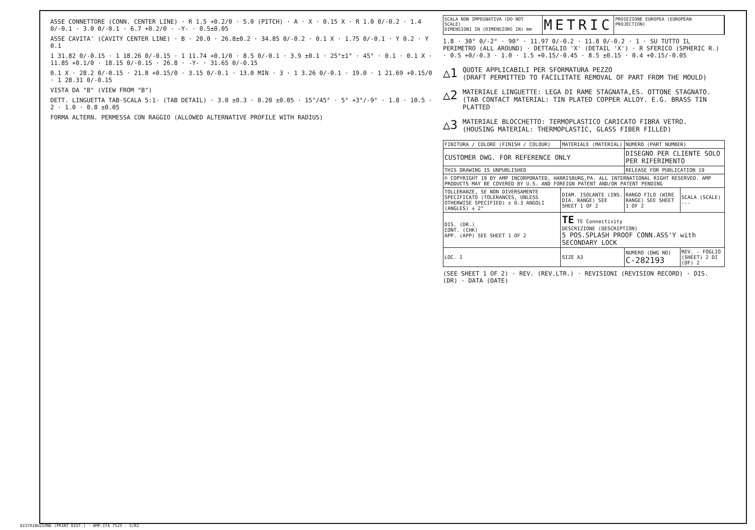ASSE CONNETTORE (CONN. CENTER LINE) · R 1.5 +0.2/0 · 5.0 (PITCH) · A · X · 0.15 X · R 1.0 0/-0.2 · 1.4 0/-0.1 · 3.0 0/-0.1 · 6.7 +0.2/0 · -Y- · 0.5±0.05
ASSE CAVITA' (CAVITY CENTER LINE) · B · 20.0 · 26.8±0.2 · 34.85 0/-0.2 · 0.1 X · 1.75 0/-0.1 · Y 0.2 · Y 0.1
1 31.82 0/-0.15 · 1 18.26 0/-0.15 · 1 11.74 +0.1/0 · 8.5 0/-0.1 · 3.9 ±0.1 · 25°±1° · 45° · 0.1 · 0.1 X · 11.85 +0.1/0 · 18.15 0/-0.15 · 26.8 · -Y- · 31.65 0/-0.15
0.1 X · 28.2 0/-0.15 · 21.8 +0.15/0 · 3.15 0/-0.1 · 13.0 MIN · 3 · 1 3.26 0/-0.1 · 19.0 · 1 21.69 +0.15/0 · 1 28.31 0/-0.15
VISTA DA "B" (VIEW FROM "B")
DETT. LINGUETTA TAB-SCALA 5:1- (TAB DETAIL) · 3.0 ±0.3 · 0.20 ±0.05 · 15°/45° · 5° +3°/-9° · 1.8 · 10.5 · 2 · 1.0 · 0.8 ±0.05
FORMA ALTERN. PERMESSA CON RAGGIO (ALLOWED ALTERNATIVE PROFILE WITH RADIUS)
SCALA NON IMPEGNATIVA (DO NOT SCALE)
DIMENSIONI IN (DIMENSIONS IN) mm
METRIC
PROIEZIONE EUROPEA (EUROPEAN PROJECTION)
1.8 · 30° 0/-2° · 90° · 11.97 0/-0.2 · 11.8 0/-0.2 · 1 · SU TUTTO IL PERIMETRO (ALL AROUND) · DETTAGLIO 'X' (DETAIL 'X') · R SFERICO (SPHERIC R.) · 0.5 +0/-0.3 · 1.0 · 1.5 +0.15/-0.45 · 8.5 ±0.15 · 0.4 +0.15/-0.05
△1
QUOTE APPLICABILI PER SFORMATURA PEZZO
(DRAFT PERMITTED TO FACILITATE REMOVAL OF PART FROM THE MOULD)
△2
MATERIALE LINGUETTE: LEGA DI RAME STAGNATA,ES. OTTONE STAGNATO.
(TAB CONTACT MATERIAL: TIN PLATED COPPER ALLOY. E.G. BRASS TIN PLATTED
△3
MATERIALE BLOCCHETTO: TERMOPLASTICO CARICATO FIBRA VETRO.
(HOUSING MATERIAL: THERMOPLASTIC, GLASS FIBER FILLED)
| FINITURA / COLORE (FINISH / COLOUR) | MATERIALE (MATERIAL) | NUMERO (PART NUMBER) | |
| CUSTOMER DWG. FOR REFERENCE ONLY | | DISEGNO PER CLIENTE SOLO PER RIFERIMENTO | |
| THIS DRAWING IS UNPUBLISHED | | RELEASE FOR PUBLICATION 19 | |
| © COPYRIGHT 19 BY AMP INCORPORATED, HARRISBURG,PA. ALL INTERNATIONAL RIGHT RESERVED. AMP PRODUCTS MAY BE COVERED BY U.S. AND FOREIGN PATENT AND/OR PATENT PENDING | | | |
| TOLLERANZE, SE NON DIVERSAMENTE SPECIFICATO (TOLERANCES, UNLESS OTHERWISE SPECIFIED) ± 0.3 ANGOLI (ANGLES) ± 2° | DIAM. ISOLANTE (INS. DIA. RANGE) SEE SHEET 1 OF 2 | RANGO FILO (WIRE RANGE) SEE SHEET 1 OF 2 | SCALA (SCALE) --- |
| DIS. (DR.) CONT. (CHK) APP. (APP) SEE SHEET 1 OF 2 | TE TE Connectivity DESCRIZIONE (DESCRIPTION) 5 POS.SPLASH PROOF CONN.ASS'Y with SECONDARY LOCK | | |
| LOC. I | SIZE A3 | NUMERO (DWG NO) C-282193 | REV. - FOGLIO (SHEET) 2 DI (OF) 2 |
(SEE SHEET 1 OF 2) · REV. (REV.LTR.) · REVISIONI (REVISION RECORD) · DIS. (DR) · DATA (DATE)
DISTRIBUZIONE (PRINT DIST.) · AMP-ITA 7523 - 5/82